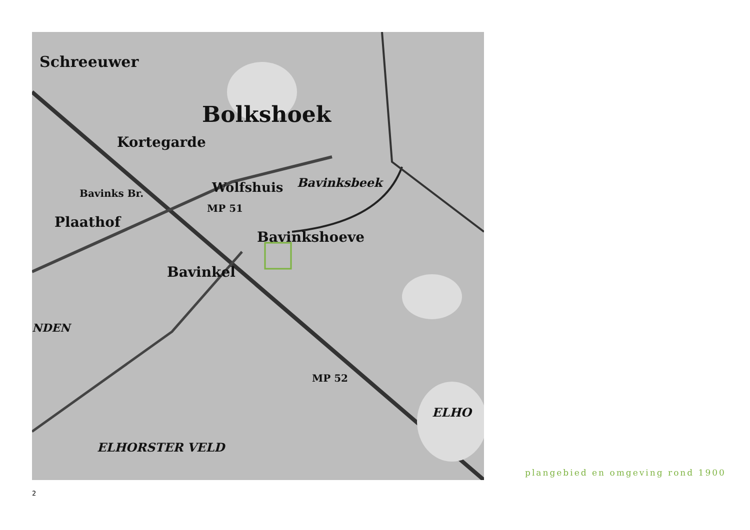Bolkshoek
Schreeuwer
Kortegarde
Wolfshuis
Bavinksbeek
Bavinks Br.
Plaathof
Bavinkshoeve
Bavinkel
NDEN
MP 52
MP 51
ELHORSTER VELD
ELHO
plangebied en omgeving rond 1900
2